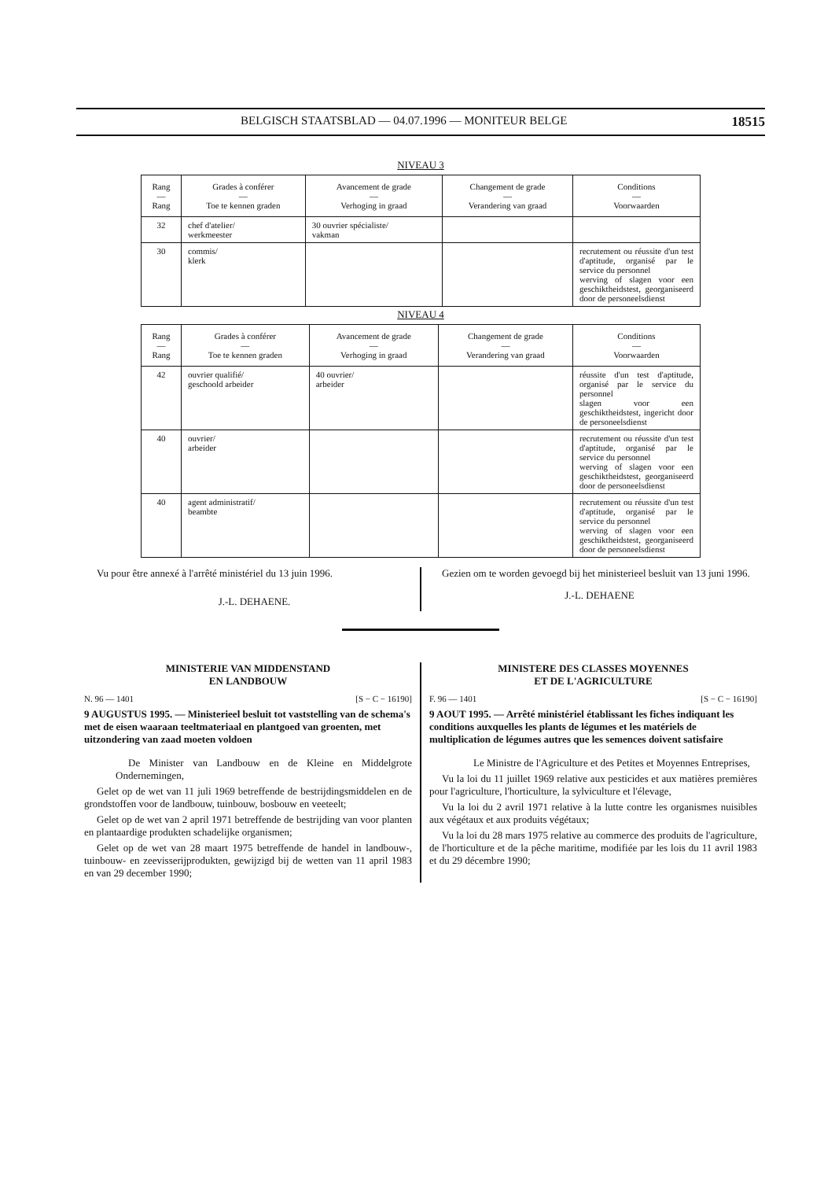BELGISCH STAATSBLAD — 04.07.1996 — MONITEUR BELGE 18515
NIVEAU 3
| Rang — Rang | Grades à conférer — Toe te kennen graden | Avancement de grade — Verhoging in graad | Changement de grade — Verandering van graad | Conditions — Voorwaarden |
| --- | --- | --- | --- | --- |
| 32 | chef d'atelier/ werkmeester | 30 ouvrier spécialiste/ vakman | | |
| 30 | commis/ klerk | | | recrutement ou réussite d'un test d'aptitude, organisé par le service du personnel werving of slagen voor een geschiktheidstest, georganiseerd door de personeelsdienst |
NIVEAU 4
| Rang — Rang | Grades à conférer — Toe te kennen graden | Avancement de grade — Verhoging in graad | Changement de grade — Verandering van graad | Conditions — Voorwaarden |
| --- | --- | --- | --- | --- |
| 42 | ouvrier qualifié/ geschoold arbeider | 40 ouvrier/ arbeider | | réussite d'un test d'aptitude, organisé par le service du personnel slagen voor een geschiktheidstest, ingericht door de personeelsdienst |
| 40 | ouvrier/ arbeider | | | recrutement ou réussite d'un test d'aptitude, organisé par le service du personnel werving of slagen voor een geschiktheidstest, georganiseerd door de personeelsdienst |
| 40 | agent administratif/ beambte | | | recrutement ou réussite d'un test d'aptitude, organisé par le service du personnel werving of slagen voor een geschiktheidstest, georganiseerd door de personeelsdienst |
Vu pour être annexé à l'arrêté ministériel du 13 juin 1996.
J.-L. DEHAENE.
Gezien om te worden gevoegd bij het ministerieel besluit van 13 juni 1996.
J.-L. DEHAENE
MINISTERIE VAN MIDDENSTAND
EN LANDBOUW
N. 96 — 1401 [S − C − 16190]
9 AUGUSTUS 1995. — Ministerieel besluit tot vaststelling van de schema's met de eisen waaraan teeltmateriaal en plantgoed van groenten, met uitzondering van zaad moeten voldoen
De Minister van Landbouw en de Kleine en Middelgrote Ondernemingen,
Gelet op de wet van 11 juli 1969 betreffende de bestrijdingsmiddelen en de grondstoffen voor de landbouw, tuinbouw, bosbouw en veeteelt;
Gelet op de wet van 2 april 1971 betreffende de bestrijding van voor planten en plantaardige produkten schadelijke organismen;
Gelet op de wet van 28 maart 1975 betreffende de handel in landbouw-, tuinbouw- en zeevisserijprodukten, gewijzigd bij de wetten van 11 april 1983 en van 29 december 1990;
MINISTERE DES CLASSES MOYENNES
ET DE L'AGRICULTURE
F. 96 — 1401 [S − C − 16190]
9 AOUT 1995. — Arrêté ministériel établissant les fiches indiquant les conditions auxquelles les plants de légumes et les matériels de multiplication de légumes autres que les semences doivent satisfaire
Le Ministre de l'Agriculture et des Petites et Moyennes Entreprises,
Vu la loi du 11 juillet 1969 relative aux pesticides et aux matières premières pour l'agriculture, l'horticulture, la sylviculture et l'élevage,
Vu la loi du 2 avril 1971 relative à la lutte contre les organismes nuisibles aux végétaux et aux produits végétaux;
Vu la loi du 28 mars 1975 relative au commerce des produits de l'agriculture, de l'horticulture et de la pêche maritime, modifiée par les lois du 11 avril 1983 et du 29 décembre 1990;